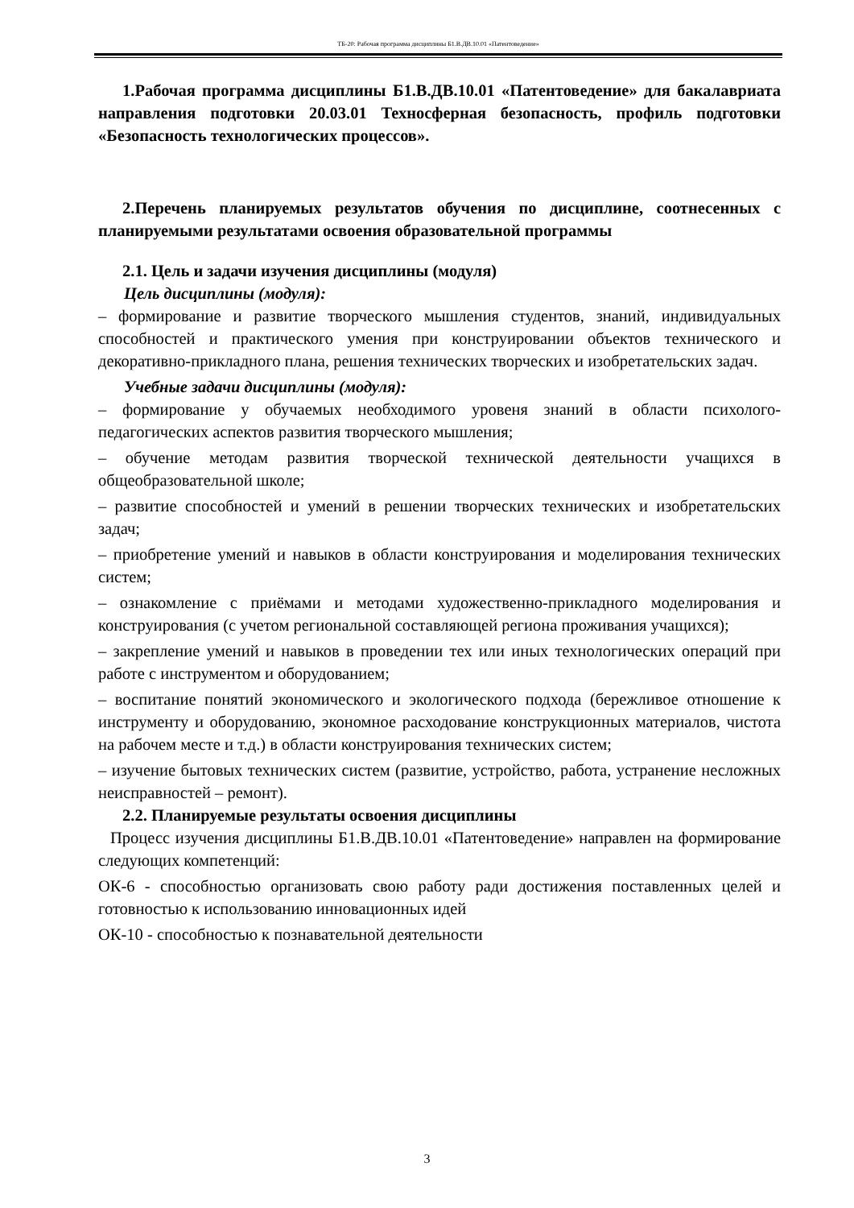ТБ-20: Рабочая программа дисциплины Б1.В.ДВ.10.01 «Патентоведение»
1.Рабочая программа дисциплины Б1.В.ДВ.10.01 «Патентоведение» для бакалавриата направления подготовки 20.03.01 Техносферная безопасность, профиль подготовки «Безопасность технологических процессов».
2.Перечень планируемых результатов обучения по дисциплине, соотнесенных с планируемыми результатами освоения образовательной программы
2.1. Цель и задачи изучения дисциплины (модуля)
Цель дисциплины (модуля):
– формирование и развитие творческого мышления студентов, знаний, индивидуальных способностей и практического умения при конструировании объектов технического и декоративно-прикладного плана, решения технических творческих и изобретательских задач.
Учебные задачи дисциплины (модуля):
– формирование у обучаемых необходимого уровеня знаний в области психолого-педагогических аспектов развития творческого мышления;
– обучение методам развития творческой технической деятельности учащихся в общеобразовательной школе;
– развитие способностей и умений в решении творческих технических и изобретательских задач;
– приобретение умений и навыков в области конструирования и моделирования технических систем;
– ознакомление с приёмами и методами художественно-прикладного моделирования и конструирования (с учетом региональной составляющей региона проживания учащихся);
– закрепление умений и навыков в проведении тех или иных технологических операций при работе с инструментом и оборудованием;
– воспитание понятий экономического и экологического подхода (бережливое отношение к инструменту и оборудованию, экономное расходование конструкционных материалов, чистота на рабочем месте и т.д.) в области конструирования технических систем;
– изучение бытовых технических систем (развитие, устройство, работа, устранение несложных неисправностей – ремонт).
2.2. Планируемые результаты освоения дисциплины
Процесс изучения дисциплины Б1.В.ДВ.10.01 «Патентоведение» направлен на формирование следующих компетенций:
ОК-6 - способностью организовать свою работу ради достижения поставленных целей и готовностью к использованию инновационных идей
ОК-10 - способностью к познавательной деятельности
3